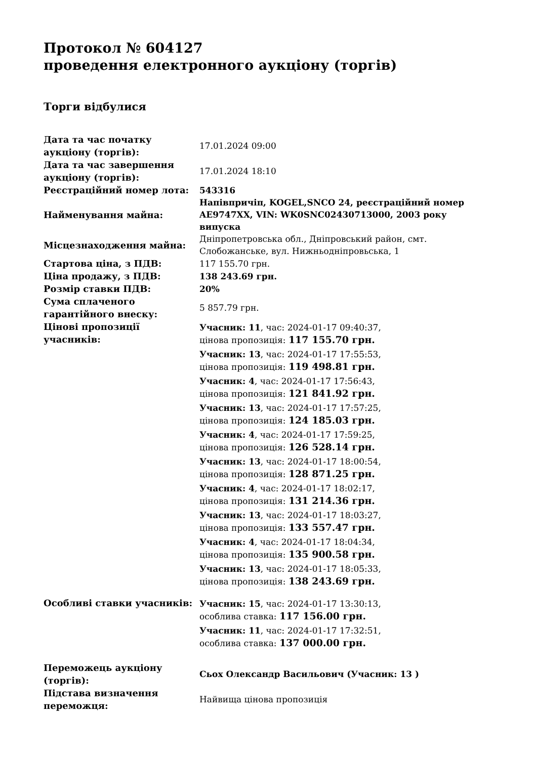Протокол № 604127
проведення електронного аукціону (торгів)
Торги відбулися
| Дата та час початку аукціону (торгів): | 17.01.2024 09:00 |
| Дата та час завершення аукціону (торгів): | 17.01.2024 18:10 |
| Реєстраційний номер лота: | 543316 |
| Найменування майна: | Напівпричіп, KOGEL,SNCO 24, реєстраційний номер AE9747XX, VIN: WK0SNC02430713000, 2003 року випуска |
| Місцезнаходження майна: | Дніпропетровська обл., Дніпровський район, смт. Слобожанське, вул. Нижньодніпровьська, 1 |
| Стартова ціна, з ПДВ: | 117 155.70 грн. |
| Ціна продажу, з ПДВ: | 138 243.69 грн. |
| Розмір ставки ПДВ: | 20% |
| Сума сплаченого гарантійного внеску: | 5 857.79 грн. |
| Цінові пропозиції учасників: | Учасник: 11 , час: 2024-01-17 09:40:37, цінова пропозиція: 117 155.70 грн. Учасник: 13 , час: 2024-01-17 17:55:53, цінова пропозиція: 119 498.81 грн. Учасник: 4 , час: 2024-01-17 17:56:43, цінова пропозиція: 121 841.92 грн. Учасник: 13 , час: 2024-01-17 17:57:25, цінова пропозиція: 124 185.03 грн. Учасник: 4 , час: 2024-01-17 17:59:25, цінова пропозиція: 126 528.14 грн. Учасник: 13 , час: 2024-01-17 18:00:54, цінова пропозиція: 128 871.25 грн. Учасник: 4 , час: 2024-01-17 18:02:17, цінова пропозиція: 131 214.36 грн. Учасник: 13 , час: 2024-01-17 18:03:27, цінова пропозиція: 133 557.47 грн. Учасник: 4 , час: 2024-01-17 18:04:34, цінова пропозиція: 135 900.58 грн. Учасник: 13 , час: 2024-01-17 18:05:33, цінова пропозиція: 138 243.69 грн. |
| Особливі ставки учасників: | Учасник: 15 , час: 2024-01-17 13:30:13, особлива ставка: 117 156.00 грн. Учасник: 11 , час: 2024-01-17 17:32:51, особлива ставка: 137 000.00 грн. |
| Переможець аукціону (торгів): | Сьох Олександр Васильович (Учасник: 13 ) |
| Підстава визначення переможця: | Найвища цінова пропозиція |